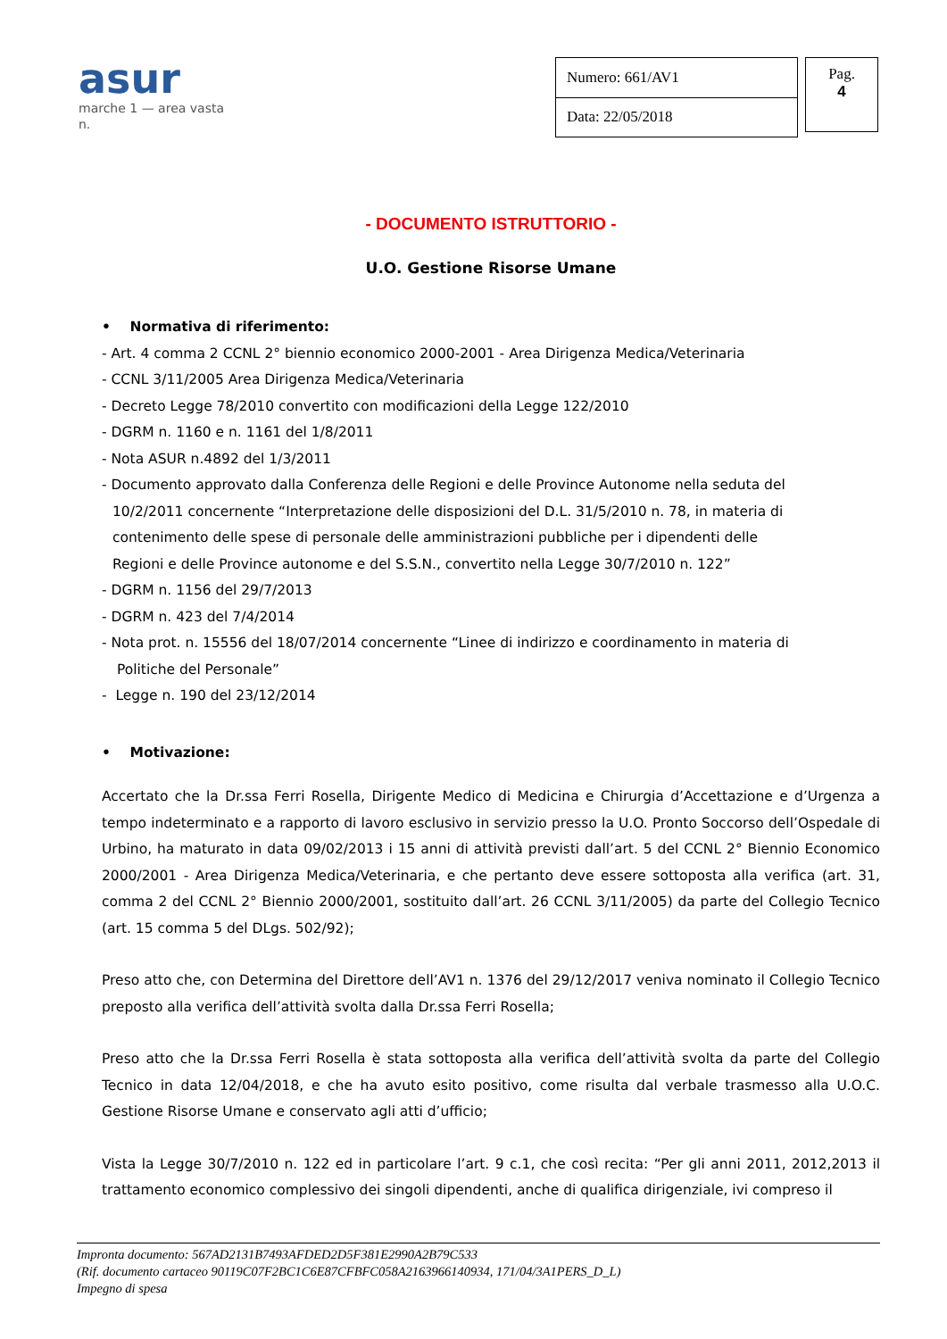asur
marche 1 — area vasta n.
| Numero: 661/AV1 |
| Data: 22/05/2018 |
Pag.
4
- DOCUMENTO ISTRUTTORIO -
U.O. Gestione Risorse Umane
• Normativa di riferimento:
- Art. 4 comma 2 CCNL 2° biennio economico 2000-2001 - Area Dirigenza Medica/Veterinaria
- CCNL 3/11/2005 Area Dirigenza Medica/Veterinaria
- Decreto Legge 78/2010 convertito con modificazioni della Legge 122/2010
- DGRM n. 1160 e n. 1161 del 1/8/2011
- Nota ASUR n.4892 del 1/3/2011
- Documento approvato dalla Conferenza delle Regioni e delle Province Autonome nella seduta del
10/2/2011 concernente “Interpretazione delle disposizioni del D.L. 31/5/2010 n. 78, in materia di
contenimento delle spese di personale delle amministrazioni pubbliche per i dipendenti delle
Regioni e delle Province autonome e del S.S.N., convertito nella Legge 30/7/2010 n. 122”
- DGRM n. 1156 del 29/7/2013
- DGRM n. 423 del 7/4/2014
- Nota prot. n. 15556 del 18/07/2014 concernente “Linee di indirizzo e coordinamento in materia di
Politiche del Personale”
- Legge n. 190 del 23/12/2014
• Motivazione:
Accertato che la Dr.ssa Ferri Rosella, Dirigente Medico di Medicina e Chirurgia d’Accettazione e d’Urgenza a tempo indeterminato e a rapporto di lavoro esclusivo in servizio presso la U.O. Pronto Soccorso dell’Ospedale di Urbino, ha maturato in data 09/02/2013 i 15 anni di attività previsti dall’art. 5 del CCNL 2° Biennio Economico 2000/2001 - Area Dirigenza Medica/Veterinaria, e che pertanto deve essere sottoposta alla verifica (art. 31, comma 2 del CCNL 2° Biennio 2000/2001, sostituito dall’art. 26 CCNL 3/11/2005) da parte del Collegio Tecnico (art. 15 comma 5 del DLgs. 502/92);
Preso atto che, con Determina del Direttore dell’AV1 n. 1376 del 29/12/2017 veniva nominato il Collegio Tecnico preposto alla verifica dell’attività svolta dalla Dr.ssa Ferri Rosella;
Preso atto che la Dr.ssa Ferri Rosella è stata sottoposta alla verifica dell’attività svolta da parte del Collegio Tecnico in data 12/04/2018, e che ha avuto esito positivo, come risulta dal verbale trasmesso alla U.O.C. Gestione Risorse Umane e conservato agli atti d’ufficio;
Vista la Legge 30/7/2010 n. 122 ed in particolare l’art. 9 c.1, che così recita: “Per gli anni 2011, 2012,2013 il trattamento economico complessivo dei singoli dipendenti, anche di qualifica dirigenziale, ivi compreso il
Impronta documento: 567AD2131B7493AFDED2D5F381E2990A2B79C533
(Rif. documento cartaceo 90119C07F2BC1C6E87CFBFC058A2163966140934, 171/04/3A1PERS_D_L)
Impegno di spesa